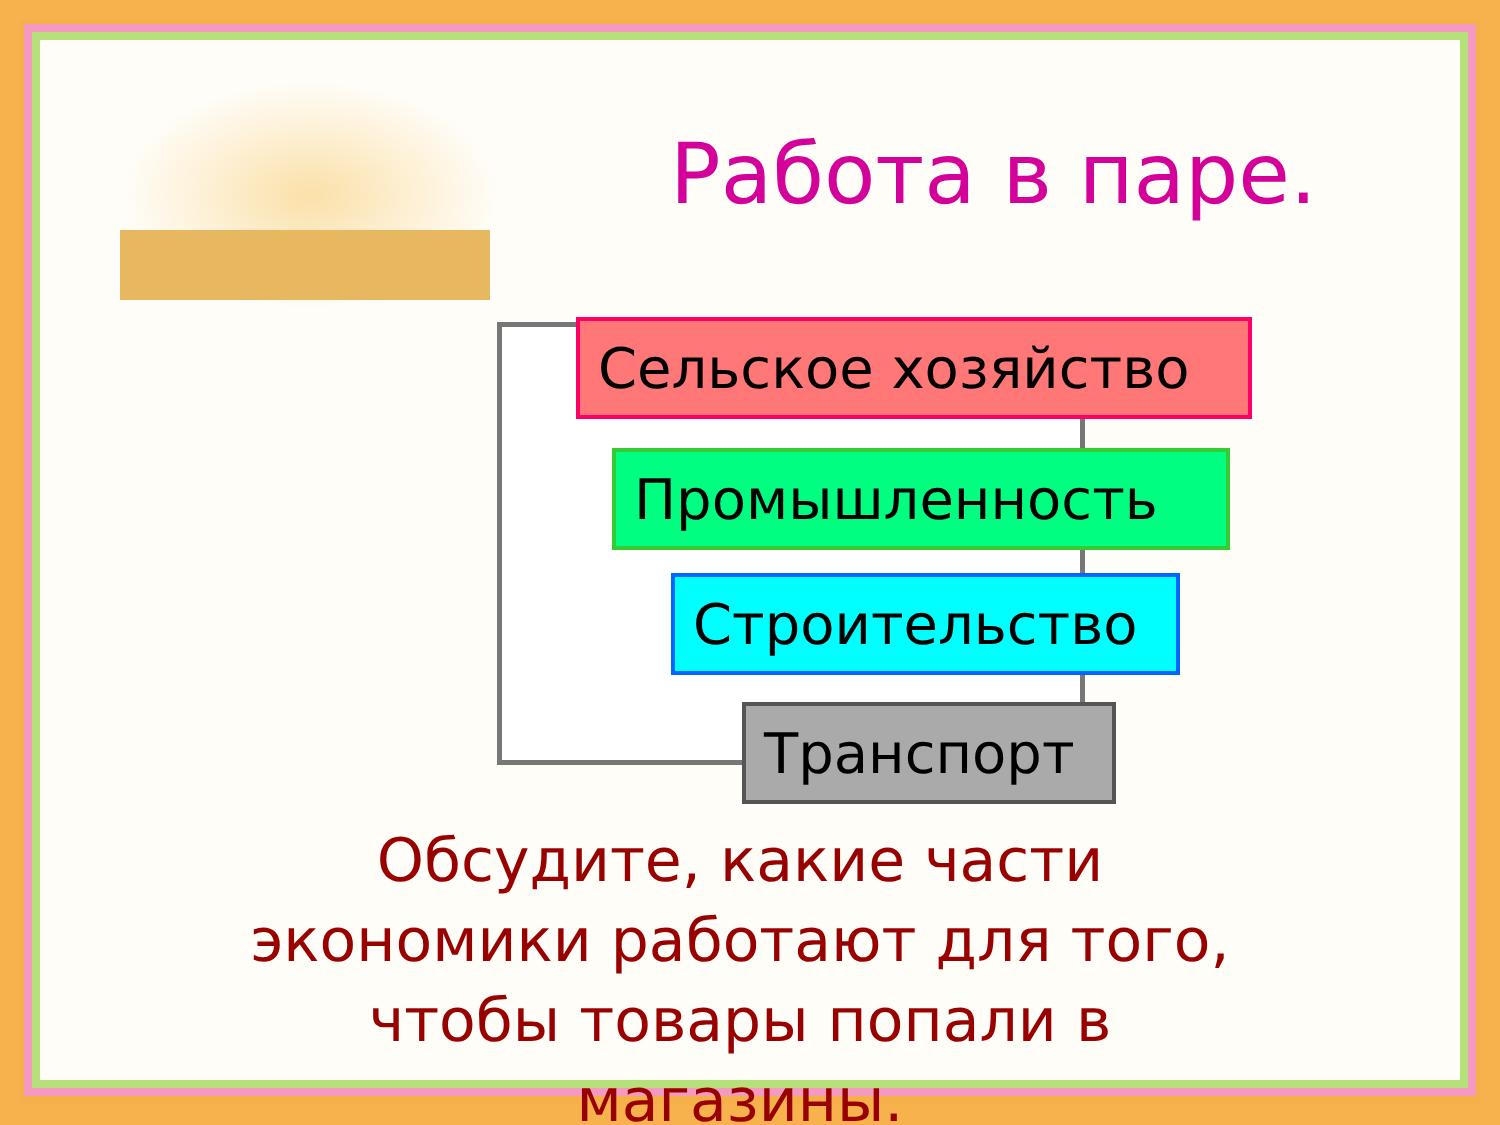Работа в паре.
Сельское хозяйство
Промышленность
Строительство
Транспорт
Обсудите, какие части экономики работают для того, чтобы товары попали в магазины.